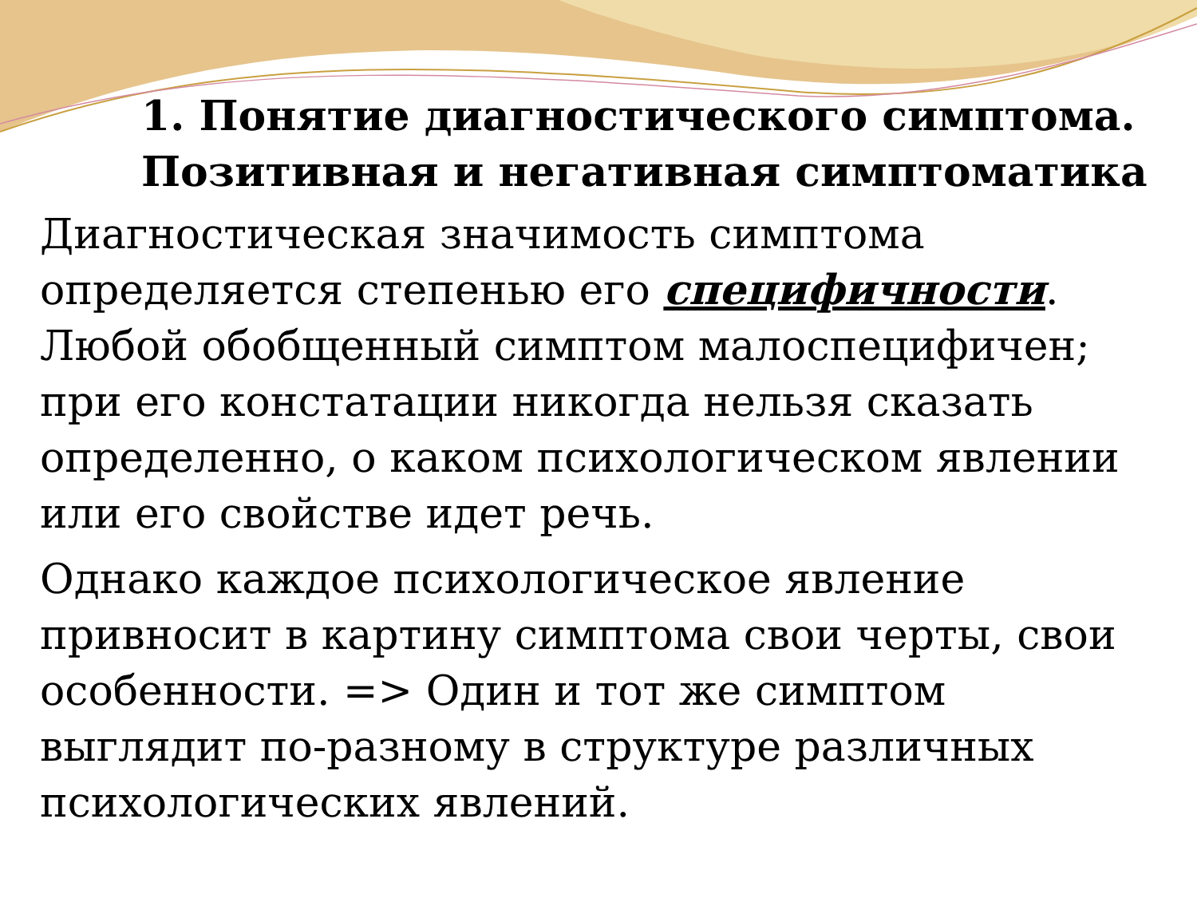1. Понятие диагностического симптома. Позитивная и негативная симптоматика
Диагностическая значимость симптома определяется степенью его специфичности. Любой обобщенный симптом малоспецифичен; при его констатации никогда нельзя сказать определенно, о каком психологическом явлении или его свойстве идет речь.
Однако каждое психологическое явление привносит в картину симптома свои черты, свои особенности. => Один и тот же симптом выглядит по-разному в структуре различных психологических явлений.